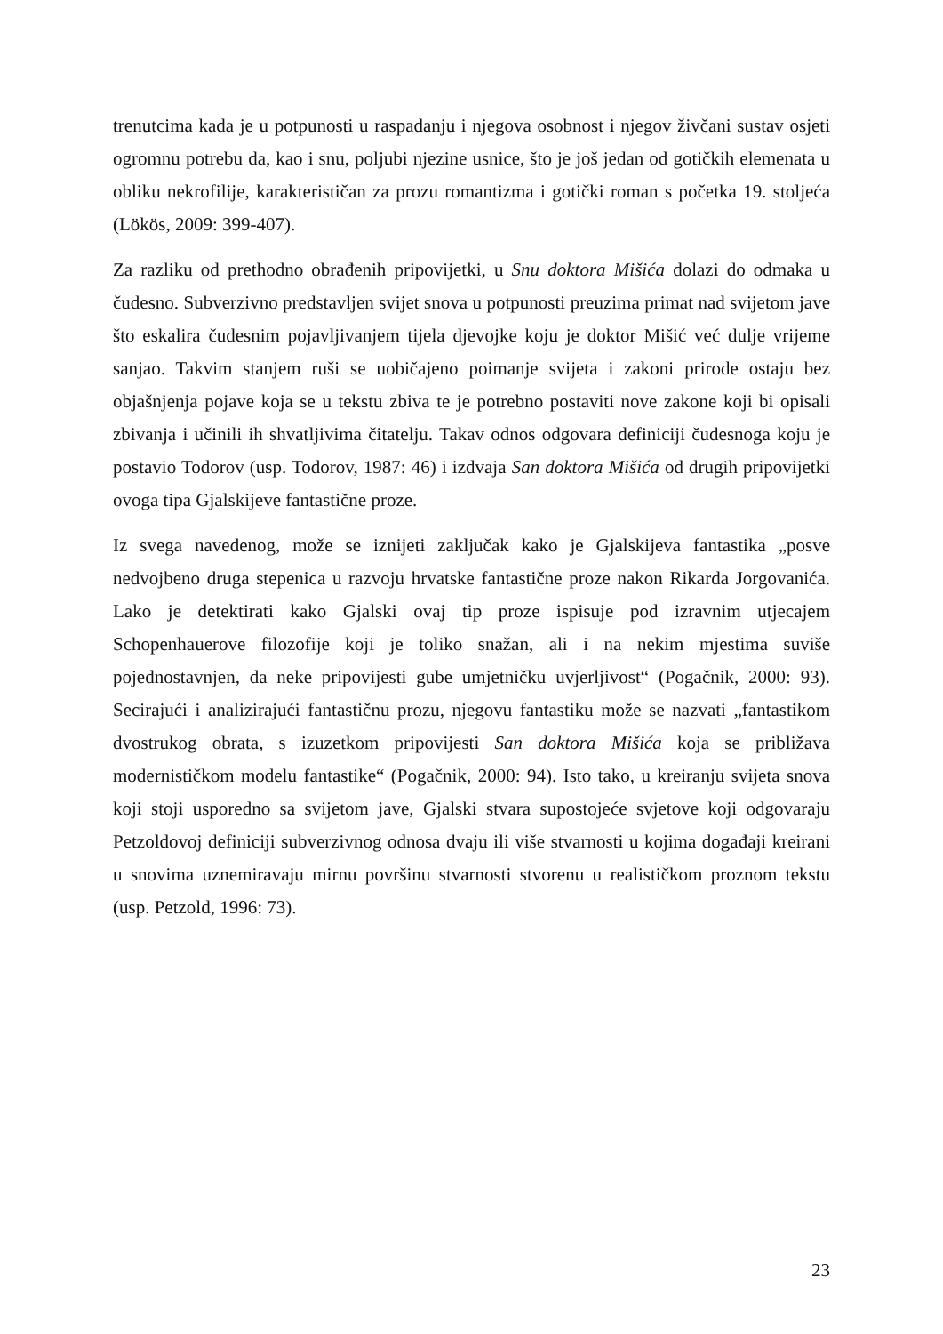trenutcima kada je u potpunosti u raspadanju i njegova osobnost i njegov živčani sustav osjeti ogromnu potrebu da, kao i snu, poljubi njezine usnice, što je još jedan od gotičkih elemenata u obliku nekrofilije, karakterističan za prozu romantizma i gotički roman s početka 19. stoljeća (Lökös, 2009: 399-407).
Za razliku od prethodno obrađenih pripovijetki, u Snu doktora Mišića dolazi do odmaka u čudesno. Subverzivno predstavljen svijet snova u potpunosti preuzima primat nad svijetom jave što eskalira čudesnim pojavljivanjem tijela djevojke koju je doktor Mišić već dulje vrijeme sanjao. Takvim stanjem ruši se uobičajeno poimanje svijeta i zakoni prirode ostaju bez objašnjenja pojave koja se u tekstu zbiva te je potrebno postaviti nove zakone koji bi opisali zbivanja i učinili ih shvatljivima čitatelju. Takav odnos odgovara definiciji čudesnoga koju je postavio Todorov (usp. Todorov, 1987: 46) i izdvaja San doktora Mišića od drugih pripovijetki ovoga tipa Gjalskijeve fantastične proze.
Iz svega navedenog, može se iznijeti zaključak kako je Gjalskijeva fantastika „posve nedvojbeno druga stepenica u razvoju hrvatske fantastične proze nakon Rikarda Jorgovanića. Lako je detektirati kako Gjalski ovaj tip proze ispisuje pod izravnim utjecajem Schopenhauerove filozofije koji je toliko snažan, ali i na nekim mjestima suviše pojednostavnjen, da neke pripovijesti gube umjetničku uvjerljivost“ (Pogačnik, 2000: 93). Secirajući i analizirajući fantastičnu prozu, njegovu fantastiku može se nazvati „fantastikom dvostrukog obrata, s izuzetkom pripovijesti San doktora Mišića koja se približava modernističkom modelu fantastike“ (Pogačnik, 2000: 94). Isto tako, u kreiranju svijeta snova koji stoji usporedno sa svijetom jave, Gjalski stvara supostojeće svjetove koji odgovaraju Petzoldovoj definiciji subverzivnog odnosa dvaju ili više stvarnosti u kojima događaji kreirani u snovima uznemiravaju mirnu površinu stvarnosti stvorenu u realističkom proznom tekstu (usp. Petzold, 1996: 73).
23